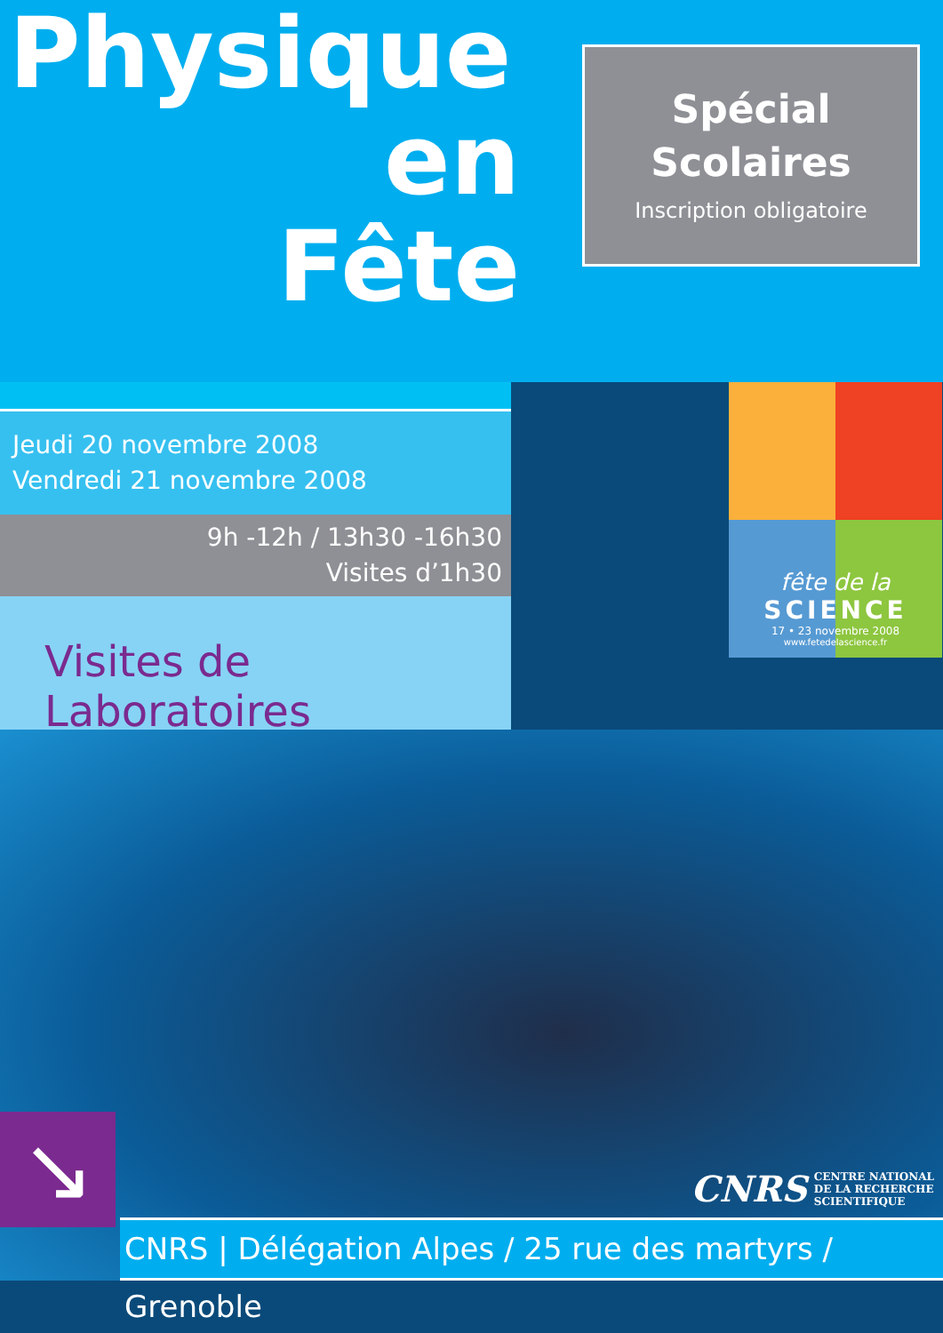Physique
en
Fête
Spécial
Scolaires
Inscription obligatoire
Jeudi 20 novembre 2008
Vendredi 21 novembre 2008
9h -12h / 13h30 -16h30
Visites d’1h30
Visites de Laboratoires
fête de la
SCIENCE
17 • 23 novembre 2008
www.fetedelascience.fr
↘
CNRS CENTRE NATIONAL
DE LA RECHERCHE
SCIENTIFIQUE
CNRS | Délégation Alpes / 25 rue des martyrs / Grenoble